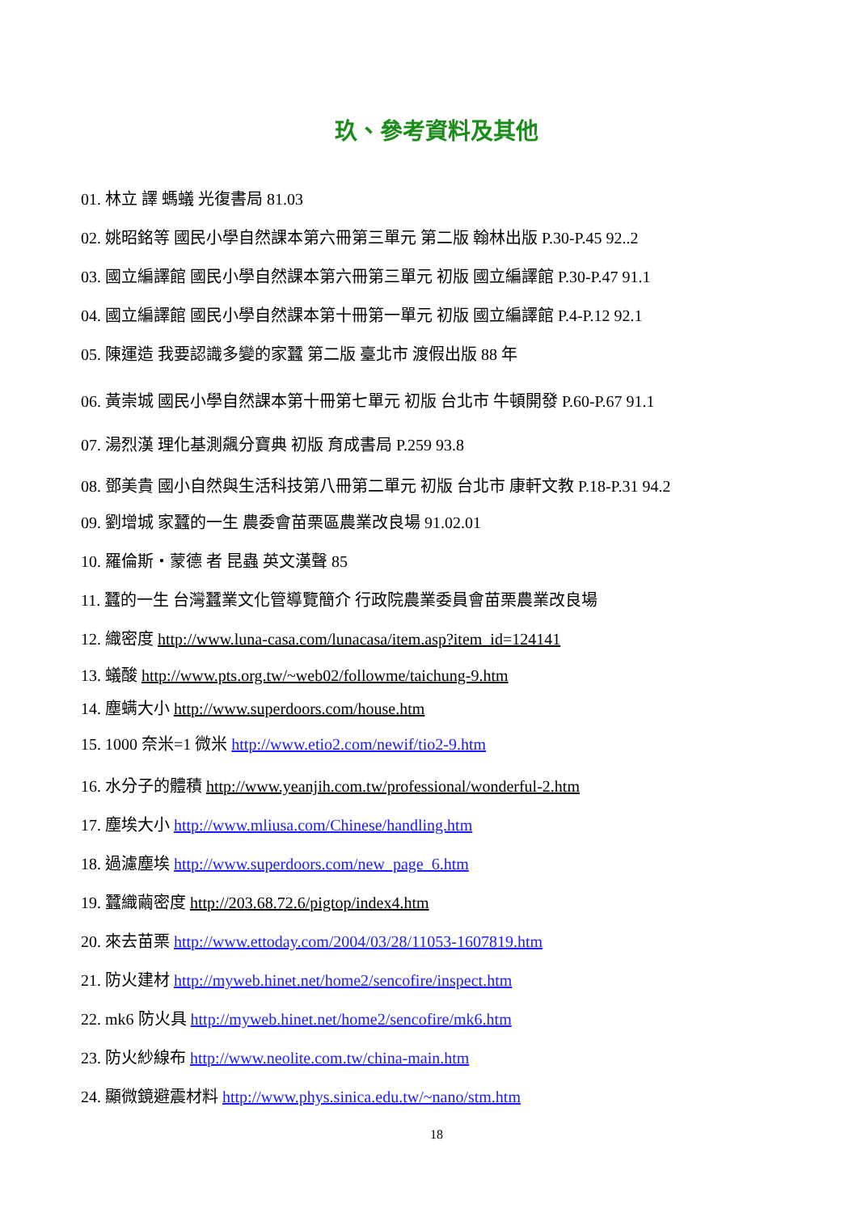玖、參考資料及其他
01. 林立 譯 螞蟻 光復書局 81.03
02. 姚昭銘等 國民小學自然課本第六冊第三單元 第二版 翰林出版 P.30-P.45 92..2
03. 國立編譯館 國民小學自然課本第六冊第三單元 初版 國立編譯館 P.30-P.47 91.1
04. 國立編譯館 國民小學自然課本第十冊第一單元 初版 國立編譯館 P.4-P.12 92.1
05. 陳運造 我要認識多變的家蠶 第二版 臺北市 渡假出版 88 年
06. 黃崇城 國民小學自然課本第十冊第七單元 初版 台北市 牛頓開發 P.60-P.67 91.1
07. 湯烈漢 理化基測飆分寶典 初版 育成書局 P.259 93.8
08. 鄧美貴 國小自然與生活科技第八冊第二單元 初版 台北市 康軒文教 P.18-P.31 94.2
09. 劉增城 家蠶的一生 農委會苗栗區農業改良場 91.02.01
10. 羅倫斯・蒙德 者 昆蟲 英文漢聲 85
11. 蠶的一生 台灣蠶業文化管導覽簡介 行政院農業委員會苗栗農業改良場
12. 織密度 http://www.luna-casa.com/lunacasa/item.asp?item_id=124141
13. 蟻酸 http://www.pts.org.tw/~web02/followme/taichung-9.htm
14. 塵螨大小 http://www.superdoors.com/house.htm
15. 1000 奈米=1 微米 http://www.etio2.com/newif/tio2-9.htm
16. 水分子的體積 http://www.yeanjih.com.tw/professional/wonderful-2.htm
17. 塵埃大小 http://www.mliusa.com/Chinese/handling.htm
18. 過濾塵埃 http://www.superdoors.com/new_page_6.htm
19. 蠶織繭密度 http://203.68.72.6/pigtop/index4.htm
20. 來去苗栗 http://www.ettoday.com/2004/03/28/11053-1607819.htm
21. 防火建材 http://myweb.hinet.net/home2/sencofire/inspect.htm
22. mk6 防火具 http://myweb.hinet.net/home2/sencofire/mk6.htm
23. 防火紗線布 http://www.neolite.com.tw/china-main.htm
24. 顯微鏡避震材料 http://www.phys.sinica.edu.tw/~nano/stm.htm
18